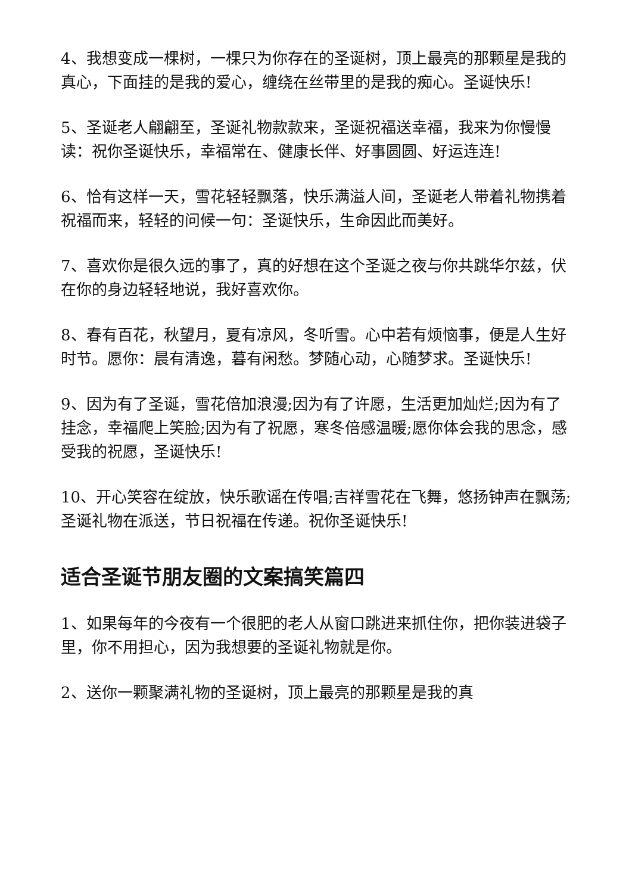4、我想变成一棵树，一棵只为你存在的圣诞树，顶上最亮的那颗星是我的真心，下面挂的是我的爱心，缠绕在丝带里的是我的痴心。圣诞快乐!
5、圣诞老人翩翩至，圣诞礼物款款来，圣诞祝福送幸福，我来为你慢慢读：祝你圣诞快乐，幸福常在、健康长伴、好事圆圆、好运连连!
6、恰有这样一天，雪花轻轻飘落，快乐满溢人间，圣诞老人带着礼物携着祝福而来，轻轻的问候一句：圣诞快乐，生命因此而美好。
7、喜欢你是很久远的事了，真的好想在这个圣诞之夜与你共跳华尔兹，伏在你的身边轻轻地说，我好喜欢你。
8、春有百花，秋望月，夏有凉风，冬听雪。心中若有烦恼事，便是人生好时节。愿你：晨有清逸，暮有闲愁。梦随心动，心随梦求。圣诞快乐!
9、因为有了圣诞，雪花倍加浪漫;因为有了许愿，生活更加灿烂;因为有了挂念，幸福爬上笑脸;因为有了祝愿，寒冬倍感温暖;愿你体会我的思念，感受我的祝愿，圣诞快乐!
10、开心笑容在绽放，快乐歌谣在传唱;吉祥雪花在飞舞，悠扬钟声在飘荡;圣诞礼物在派送，节日祝福在传递。祝你圣诞快乐!
适合圣诞节朋友圈的文案搞笑篇四
1、如果每年的今夜有一个很肥的老人从窗口跳进来抓住你，把你装进袋子里，你不用担心，因为我想要的圣诞礼物就是你。
2、送你一颗聚满礼物的圣诞树，顶上最亮的那颗星是我的真